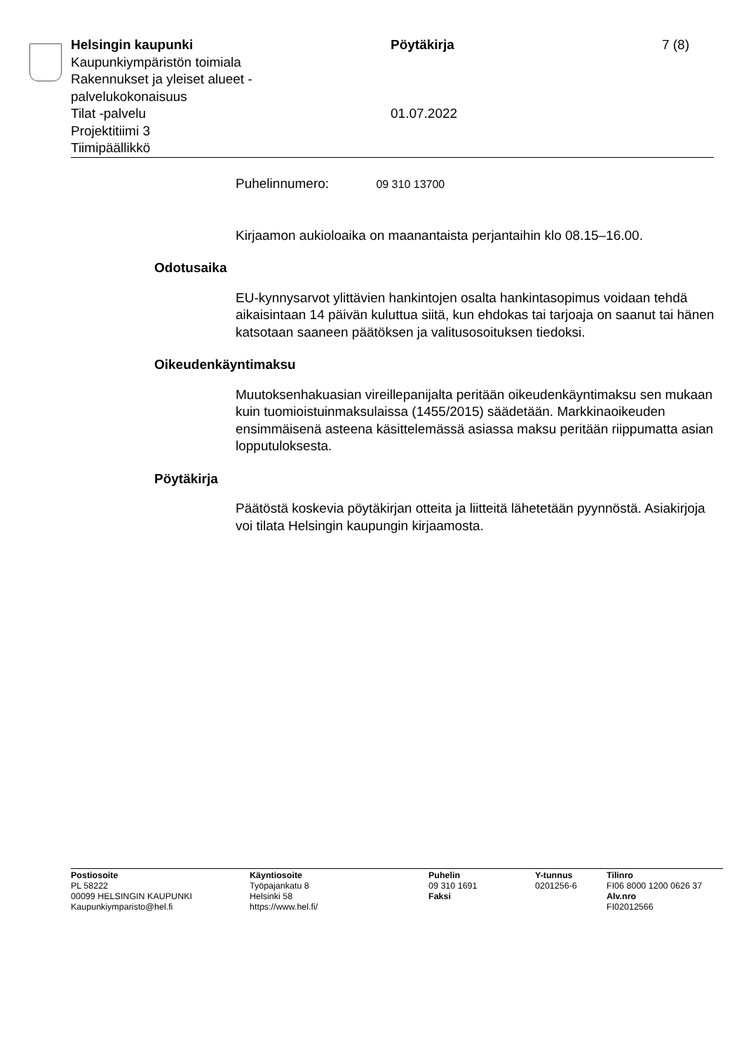Helsingin kaupunki
Kaupunkiympäristön toimiala
Rakennukset ja yleiset alueet -
palvelukokonaisuus
Tilat -palvelu
Projektitiimi 3
Tiimipäällikkö
Pöytäkirja
01.07.2022
7 (8)
Puhelinnumero: 09 310 13700
Kirjaamon aukioloaika on maanantaista perjantaihin klo 08.15–16.00.
Odotusaika
EU-kynnysarvot ylittävien hankintojen osalta hankintasopimus voidaan tehdä aikaisintaan 14 päivän kuluttua siitä, kun ehdokas tai tarjoaja on saanut tai hänen katsotaan saaneen päätöksen ja valitusosoituksen tiedoksi.
Oikeudenkäyntimaksu
Muutoksenhakuasian vireillepanijalta peritään oikeudenkäyntimaksu sen mukaan kuin tuomioistuinmaksulaissa (1455/2015) säädetään. Markkinaoikeuden ensimmäisenä asteena käsittelemässä asiassa maksu peritään riippumatta asian lopputuloksesta.
Pöytäkirja
Päätöstä koskevia pöytäkirjan otteita ja liitteitä lähetetään pyynnöstä. Asiakirjoja voi tilata Helsingin kaupungin kirjaamosta.
Postiosoite
PL 58222
00099 HELSINGIN KAUPUNKI
Kaupunkiymparisto@hel.fi
Käyntiosoite
Työpajankatu 8
Helsinki 58
https://www.hel.fi/
Puhelin
09 310 1691
Faksi
Y-tunnus
0201256-6
Tilinro
FI06 8000 1200 0626 37
Alv.nro
FI02012566